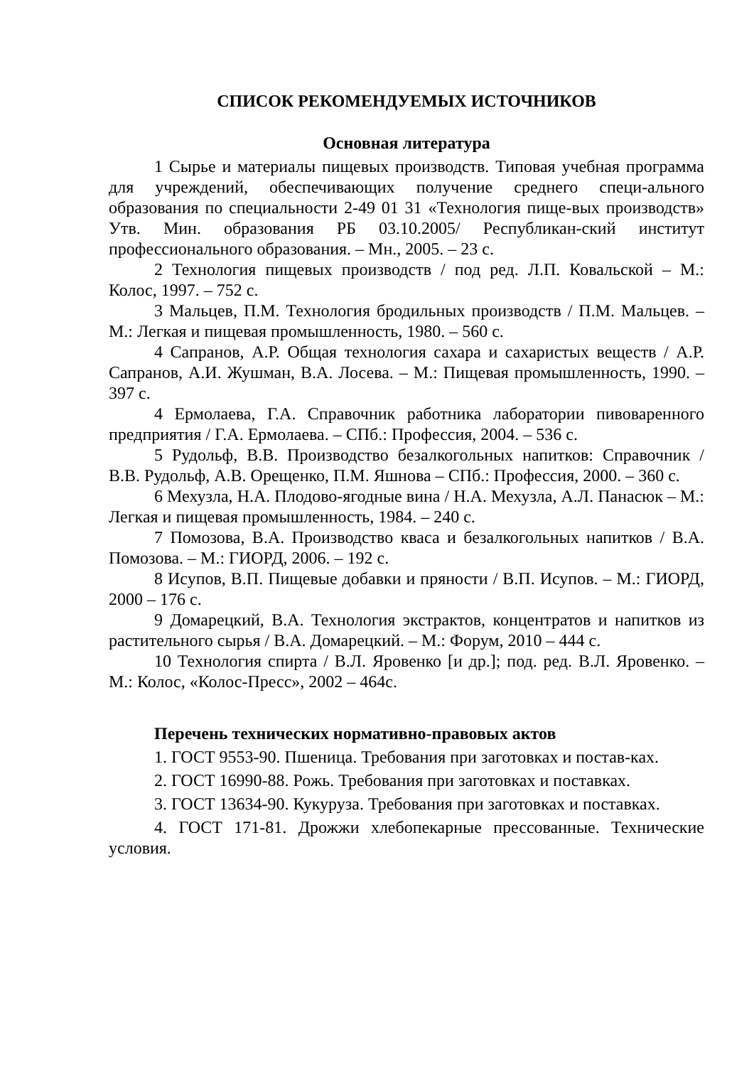СПИСОК РЕКОМЕНДУЕМЫХ ИСТОЧНИКОВ
Основная литература
1 Сырье и материалы пищевых производств. Типовая учебная программа для учреждений, обеспечивающих получение среднего специ-ального образования по специальности 2-49 01 31 «Технология пище-вых производств» Утв. Мин. образования РБ 03.10.2005/ Республикан-ский институт профессионального образования. – Мн., 2005. – 23 с.
2 Технология пищевых производств / под ред. Л.П. Ковальской – М.: Колос, 1997. – 752 с.
3 Мальцев, П.М. Технология бродильных производств / П.М. Мальцев. – М.: Легкая и пищевая промышленность, 1980. – 560 с.
4 Сапранов, А.Р. Общая технология сахара и сахаристых веществ / А.Р. Сапранов, А.И. Жушман, В.А. Лосева. – М.: Пищевая промышленность, 1990. – 397 с.
4 Ермолаева, Г.А. Справочник работника лаборатории пивоваренного предприятия / Г.А. Ермолаева. – СПб.: Профессия, 2004. – 536 с.
5 Рудольф, В.В. Производство безалкогольных напитков: Справочник / В.В. Рудольф, А.В. Орещенко, П.М. Яшнова – СПб.: Профессия, 2000. – 360 с.
6 Мехузла, Н.А. Плодово-ягодные вина / Н.А. Мехузла, А.Л. Панасюк – М.: Легкая и пищевая промышленность, 1984. – 240 с.
7 Помозова, В.А. Производство кваса и безалкогольных напитков / В.А. Помозова. – М.: ГИОРД, 2006. – 192 с.
8 Исупов, В.П. Пищевые добавки и пряности / В.П. Исупов. – М.: ГИОРД, 2000 – 176 с.
9 Домарецкий, В.А. Технология экстрактов, концентратов и напитков из растительного сырья / В.А. Домарецкий. – М.: Форум, 2010 – 444 с.
10 Технология спирта / В.Л. Яровенко [и др.]; под. ред. В.Л. Яровенко. – М.: Колос, «Колос-Пресс», 2002 – 464с.
Перечень технических нормативно-правовых актов
1. ГОСТ 9553-90. Пшеница. Требования при заготовках и постав-ках.
2. ГОСТ 16990-88. Рожь. Требования при заготовках и поставках.
3. ГОСТ 13634-90. Кукуруза. Требования при заготовках и поставках.
4. ГОСТ 171-81. Дрожжи хлебопекарные прессованные. Технические условия.